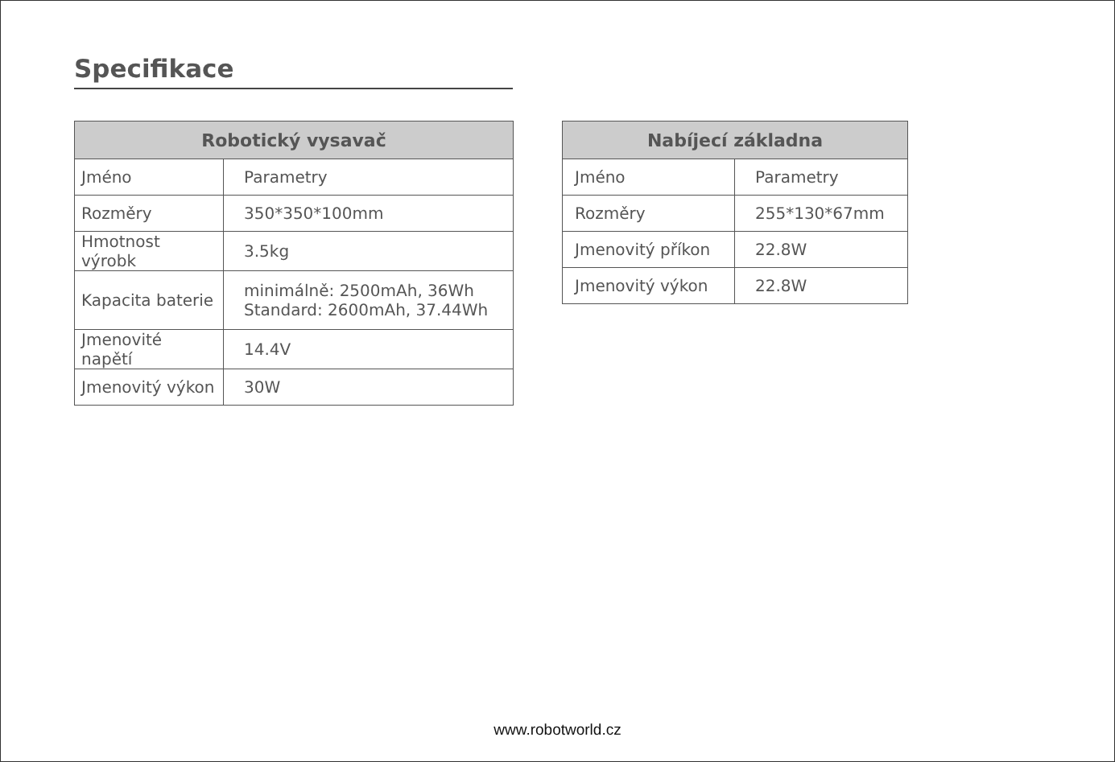Specifikace
| Robotický vysavač | |
| --- | --- |
| Jméno | Parametry |
| Rozměry | 350*350*100mm |
| Hmotnost výrobk | 3.5kg |
| Kapacita baterie | minimálně: 2500mAh, 36Wh Standard: 2600mAh, 37.44Wh |
| Jmenovité napětí | 14.4V |
| Jmenovitý výkon | 30W |
| Nabíjecí základna | |
| --- | --- |
| Jméno | Parametry |
| Rozměry | 255*130*67mm |
| Jmenovitý příkon | 22.8W |
| Jmenovitý výkon | 22.8W |
www.robotworld.cz